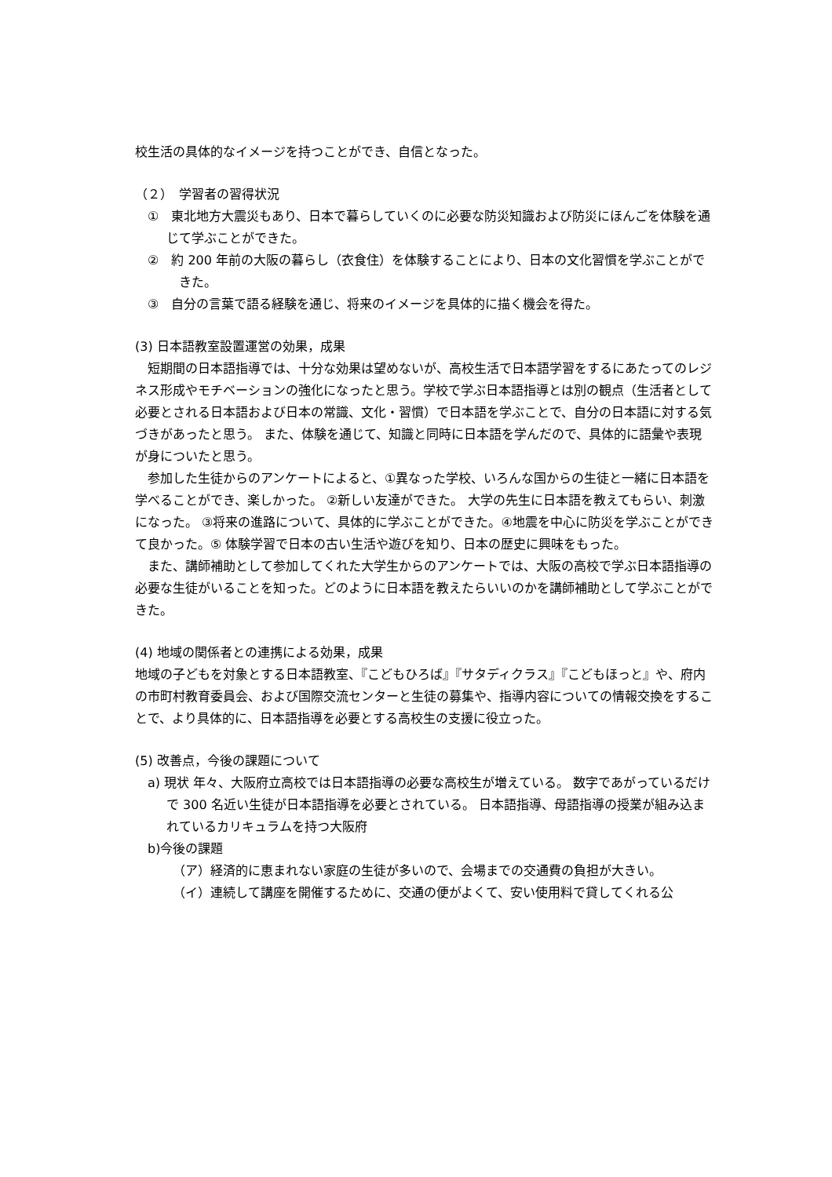校生活の具体的なイメージを持つことができ、自信となった。
（２）　学習者の習得状況
①　東北地方大震災もあり、日本で暮らしていくのに必要な防災知識および防災にほんごを体験を通じて学ぶことができた。
②　約 200 年前の大阪の暮らし（衣食住）を体験することにより、日本の文化習慣を学ぶことができた。
③　自分の言葉で語る経験を通じ、将来のイメージを具体的に描く機会を得た。
(3) 日本語教室設置運営の効果，成果
短期間の日本語指導では、十分な効果は望めないが、高校生活で日本語学習をするにあたってのレジネス形成やモチベーションの強化になったと思う。学校で学ぶ日本語指導とは別の観点（生活者として必要とされる日本語および日本の常識、文化・習慣）で日本語を学ぶことで、自分の日本語に対する気づきがあったと思う。 また、体験を通じて、知識と同時に日本語を学んだので、具体的に語彙や表現が身についたと思う。
参加した生徒からのアンケートによると、①異なった学校、いろんな国からの生徒と一緒に日本語を学べることができ、楽しかった。 ②新しい友達ができた。 大学の先生に日本語を教えてもらい、刺激になった。 ③将来の進路について、具体的に学ぶことができた。④地震を中心に防災を学ぶことができて良かった。⑤ 体験学習で日本の古い生活や遊びを知り、日本の歴史に興味をもった。
また、講師補助として参加してくれた大学生からのアンケートでは、大阪の高校で学ぶ日本語指導の必要な生徒がいることを知った。どのように日本語を教えたらいいのかを講師補助として学ぶことができた。
(4) 地域の関係者との連携による効果，成果
地域の子どもを対象とする日本語教室、『こどもひろば』『サタディクラス』『こどもほっと』や、府内の市町村教育委員会、および国際交流センターと生徒の募集や、指導内容についての情報交換をすることで、より具体的に、日本語指導を必要とする高校生の支援に役立った。
(5) 改善点，今後の課題について
a) 現状 年々、大阪府立高校では日本語指導の必要な高校生が増えている。 数字であがっているだけで 300 名近い生徒が日本語指導を必要とされている。 日本語指導、母語指導の授業が組み込まれているカリキュラムを持つ大阪府
b)今後の課題
（ア）経済的に恵まれない家庭の生徒が多いので、会場までの交通費の負担が大きい。
（イ）連続して講座を開催するために、交通の便がよくて、安い使用料で貸してくれる公